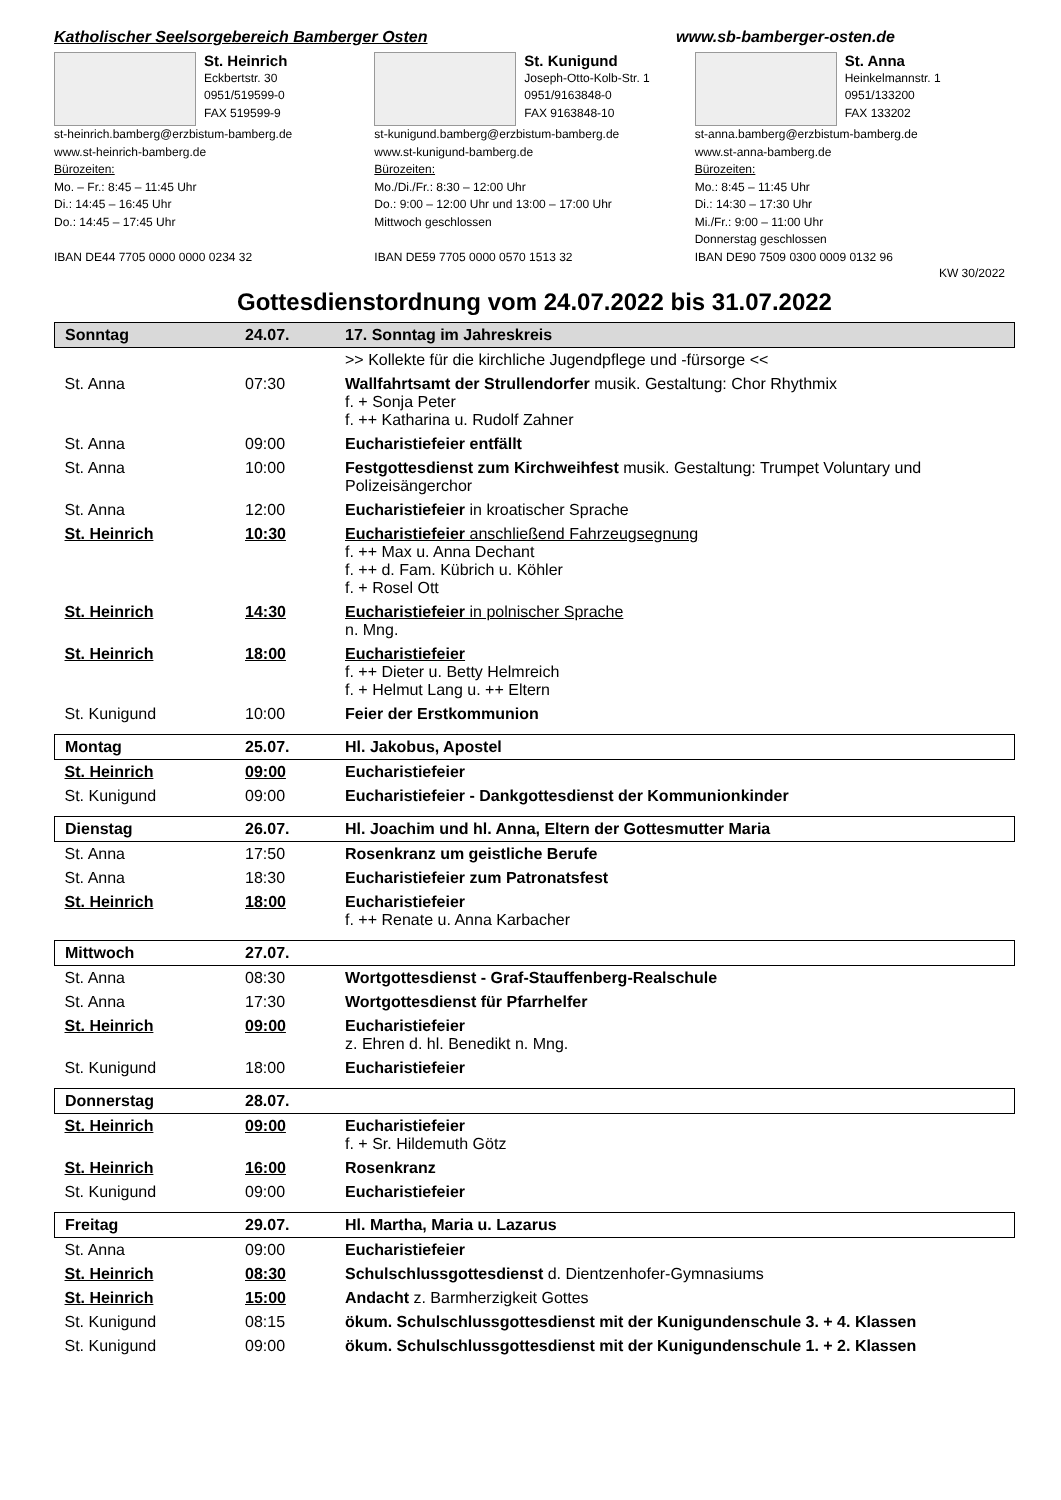Katholischer Seelsorgebereich Bamberger Osten www.sb-bamberger-osten.de
St. Heinrich
Eckbertstr. 30
0951/519599-0
FAX 519599-9
st-heinrich.bamberg@erzbistum-bamberg.de
www.st-heinrich-bamberg.de
Bürozeiten:
Mo. – Fr.: 8:45 – 11:45 Uhr
Di.: 14:45 – 16:45 Uhr
Do.: 14:45 – 17:45 Uhr
IBAN DE44 7705 0000 0000 0234 32
St. Kunigund
Joseph-Otto-Kolb-Str. 1
0951/9163848-0
FAX 9163848-10
st-kunigund.bamberg@erzbistum-bamberg.de
www.st-kunigund-bamberg.de
Bürozeiten:
Mo./Di./Fr.: 8:30 – 12:00 Uhr
Do.: 9:00 – 12:00 Uhr und 13:00 – 17:00 Uhr
Mittwoch geschlossen
IBAN DE59 7705 0000 0570 1513 32
St. Anna
Heinkelmannstr. 1
0951/133200
FAX 133202
st-anna.bamberg@erzbistum-bamberg.de
www.st-anna-bamberg.de
Bürozeiten:
Mo.: 8:45 – 11:45 Uhr
Di.: 14:30 – 17:30 Uhr
Mi./Fr.: 9:00 – 11:00 Uhr
Donnerstag geschlossen
IBAN DE90 7509 0300 0009 0132 96
KW 30/2022
Gottesdienstordnung vom 24.07.2022 bis 31.07.2022
| Sonntag | 24.07. | 17. Sonntag im Jahreskreis |
| | | >> Kollekte für die kirchliche Jugendpflege und -fürsorge << |
| St. Anna | 07:30 | Wallfahrtsamt der Strullendorfer musik. Gestaltung: Chor Rhythmix f. + Sonja Peter f. ++ Katharina u. Rudolf Zahner |
| St. Anna | 09:00 | Eucharistiefeier entfällt |
| St. Anna | 10:00 | Festgottesdienst zum Kirchweihfest musik. Gestaltung: Trumpet Voluntary und Polizeisängerchor |
| St. Anna | 12:00 | Eucharistiefeier in kroatischer Sprache |
| St. Heinrich | 10:30 | Eucharistiefeier anschließend Fahrzeugsegnung f. ++ Max u. Anna Dechant f. ++ d. Fam. Kübrich u. Köhler f. + Rosel Ott |
| St. Heinrich | 14:30 | Eucharistiefeier in polnischer Sprache n. Mng. |
| St. Heinrich | 18:00 | Eucharistiefeier f. ++ Dieter u. Betty Helmreich f. + Helmut Lang u. ++ Eltern |
| St. Kunigund | 10:00 | Feier der Erstkommunion |
| Montag | 25.07. | Hl. Jakobus, Apostel |
| St. Heinrich | 09:00 | Eucharistiefeier |
| St. Kunigund | 09:00 | Eucharistiefeier - Dankgottesdienst der Kommunionkinder |
| Dienstag | 26.07. | Hl. Joachim und hl. Anna, Eltern der Gottesmutter Maria |
| St. Anna | 17:50 | Rosenkranz um geistliche Berufe |
| St. Anna | 18:30 | Eucharistiefeier zum Patronatsfest |
| St. Heinrich | 18:00 | Eucharistiefeier f. ++ Renate u. Anna Karbacher |
| Mittwoch | 27.07. | |
| St. Anna | 08:30 | Wortgottesdienst - Graf-Stauffenberg-Realschule |
| St. Anna | 17:30 | Wortgottesdienst für Pfarrhelfer |
| St. Heinrich | 09:00 | Eucharistiefeier z. Ehren d. hl. Benedikt n. Mng. |
| St. Kunigund | 18:00 | Eucharistiefeier |
| Donnerstag | 28.07. | |
| St. Heinrich | 09:00 | Eucharistiefeier f. + Sr. Hildemuth Götz |
| St. Heinrich | 16:00 | Rosenkranz |
| St. Kunigund | 09:00 | Eucharistiefeier |
| Freitag | 29.07. | Hl. Martha, Maria u. Lazarus |
| St. Anna | 09:00 | Eucharistiefeier |
| St. Heinrich | 08:30 | Schulschlussgottesdienst d. Dientzenhofer-Gymnasiums |
| St. Heinrich | 15:00 | Andacht z. Barmherzigkeit Gottes |
| St. Kunigund | 08:15 | ökum. Schulschlussgottesdienst mit der Kunigundenschule 3. + 4. Klassen |
| St. Kunigund | 09:00 | ökum. Schulschlussgottesdienst mit der Kunigundenschule 1. + 2. Klassen |